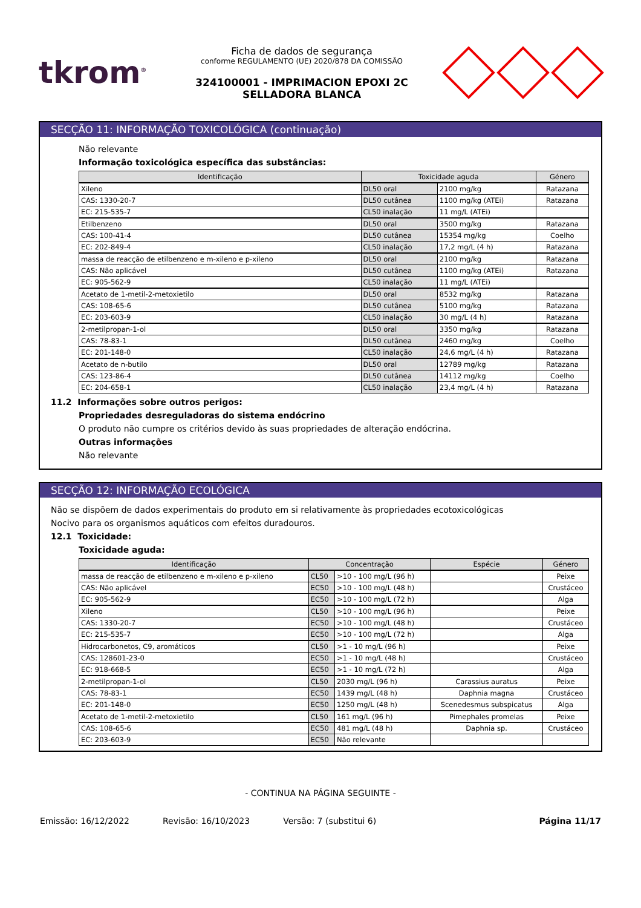tkrom<sup>®</sup>
Ficha de dados de segurança
conforme REGULAMENTO (UE) 2020/878 DA COMISSÃO
324100001 - IMPRIMACION EPOXI 2C SELLADORA BLANCA
SECÇÃO 11: INFORMAÇÃO TOXICOLÓGICA (continuação)
Não relevante
Informação toxicológica específica das substâncias:
| Identificação | Toxicidade aguda | | Género |
| --- | --- | --- | --- |
| Xileno | DL50 oral | 2100 mg/kg | Ratazana |
| CAS: 1330-20-7 | DL50 cutânea | 1100 mg/kg (ATEi) | Ratazana |
| EC: 215-535-7 | CL50 inalação | 11 mg/L (ATEi) | |
| Etilbenzeno | DL50 oral | 3500 mg/kg | Ratazana |
| CAS: 100-41-4 | DL50 cutânea | 15354 mg/kg | Coelho |
| EC: 202-849-4 | CL50 inalação | 17,2 mg/L (4 h) | Ratazana |
| massa de reacção de etilbenzeno e m-xileno e p-xileno | DL50 oral | 2100 mg/kg | Ratazana |
| CAS: Não aplicável | DL50 cutânea | 1100 mg/kg (ATEi) | Ratazana |
| EC: 905-562-9 | CL50 inalação | 11 mg/L (ATEi) | |
| Acetato de 1-metil-2-metoxietilo | DL50 oral | 8532 mg/kg | Ratazana |
| CAS: 108-65-6 | DL50 cutânea | 5100 mg/kg | Ratazana |
| EC: 203-603-9 | CL50 inalação | 30 mg/L (4 h) | Ratazana |
| 2-metilpropan-1-ol | DL50 oral | 3350 mg/kg | Ratazana |
| CAS: 78-83-1 | DL50 cutânea | 2460 mg/kg | Coelho |
| EC: 201-148-0 | CL50 inalação | 24,6 mg/L (4 h) | Ratazana |
| Acetato de n-butilo | DL50 oral | 12789 mg/kg | Ratazana |
| CAS: 123-86-4 | DL50 cutânea | 14112 mg/kg | Coelho |
| EC: 204-658-1 | CL50 inalação | 23,4 mg/L (4 h) | Ratazana |
11.2 Informações sobre outros perigos:
Propriedades desreguladoras do sistema endócrino
O produto não cumpre os critérios devido às suas propriedades de alteração endócrina.
Outras informações
Não relevante
SECÇÃO 12: INFORMAÇÃO ECOLÓGICA
Não se dispõem de dados experimentais do produto em si relativamente às propriedades ecotoxicológicas
Nocivo para os organismos aquáticos com efeitos duradouros.
12.1 Toxicidade:
Toxicidade aguda:
| Identificação | Concentração | | Espécie | Género |
| --- | --- | --- | --- | --- |
| massa de reacção de etilbenzeno e m-xileno e p-xileno | CL50 | >10 - 100 mg/L (96 h) | | Peixe |
| CAS: Não aplicável | EC50 | >10 - 100 mg/L (48 h) | | Crustáceo |
| EC: 905-562-9 | EC50 | >10 - 100 mg/L (72 h) | | Alga |
| Xileno | CL50 | >10 - 100 mg/L (96 h) | | Peixe |
| CAS: 1330-20-7 | EC50 | >10 - 100 mg/L (48 h) | | Crustáceo |
| EC: 215-535-7 | EC50 | >10 - 100 mg/L (72 h) | | Alga |
| Hidrocarbonetos, C9, aromáticos | CL50 | >1 - 10 mg/L (96 h) | | Peixe |
| CAS: 128601-23-0 | EC50 | >1 - 10 mg/L (48 h) | | Crustáceo |
| EC: 918-668-5 | EC50 | >1 - 10 mg/L (72 h) | | Alga |
| 2-metilpropan-1-ol | CL50 | 2030 mg/L (96 h) | Carassius auratus | Peixe |
| CAS: 78-83-1 | EC50 | 1439 mg/L (48 h) | Daphnia magna | Crustáceo |
| EC: 201-148-0 | EC50 | 1250 mg/L (48 h) | Scenedesmus subspicatus | Alga |
| Acetato de 1-metil-2-metoxietilo | CL50 | 161 mg/L (96 h) | Pimephales promelas | Peixe |
| CAS: 108-65-6 | EC50 | 481 mg/L (48 h) | Daphnia sp. | Crustáceo |
| EC: 203-603-9 | EC50 | Não relevante | | |
- CONTINUA NA PÁGINA SEGUINTE -
Emissão: 16/12/2022 Revisão: 16/10/2023 Versão: 7 (substitui 6) Página 11/17